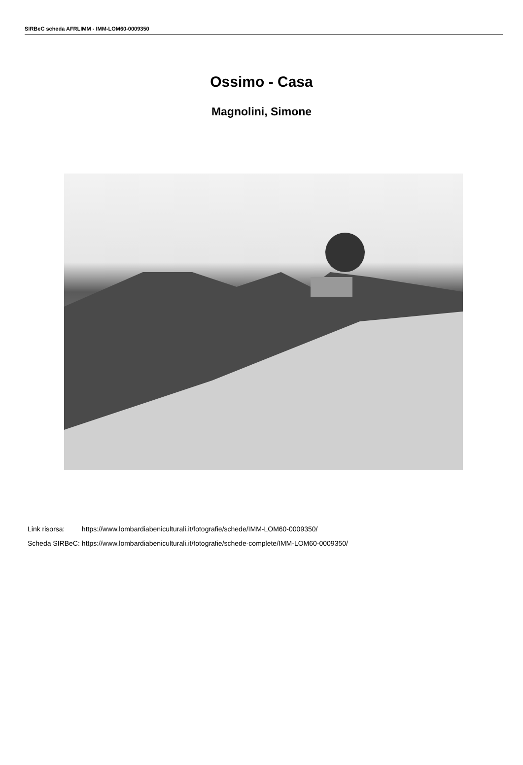SIRBeC scheda AFRLIMM - IMM-LOM60-0009350
Ossimo - Casa
Magnolini, Simone
| Link risorsa: | https://www.lombardiabeniculturali.it/fotografie/schede/IMM-LOM60-0009350/ |
| Scheda SIRBeC: | https://www.lombardiabeniculturali.it/fotografie/schede-complete/IMM-LOM60-0009350/ |